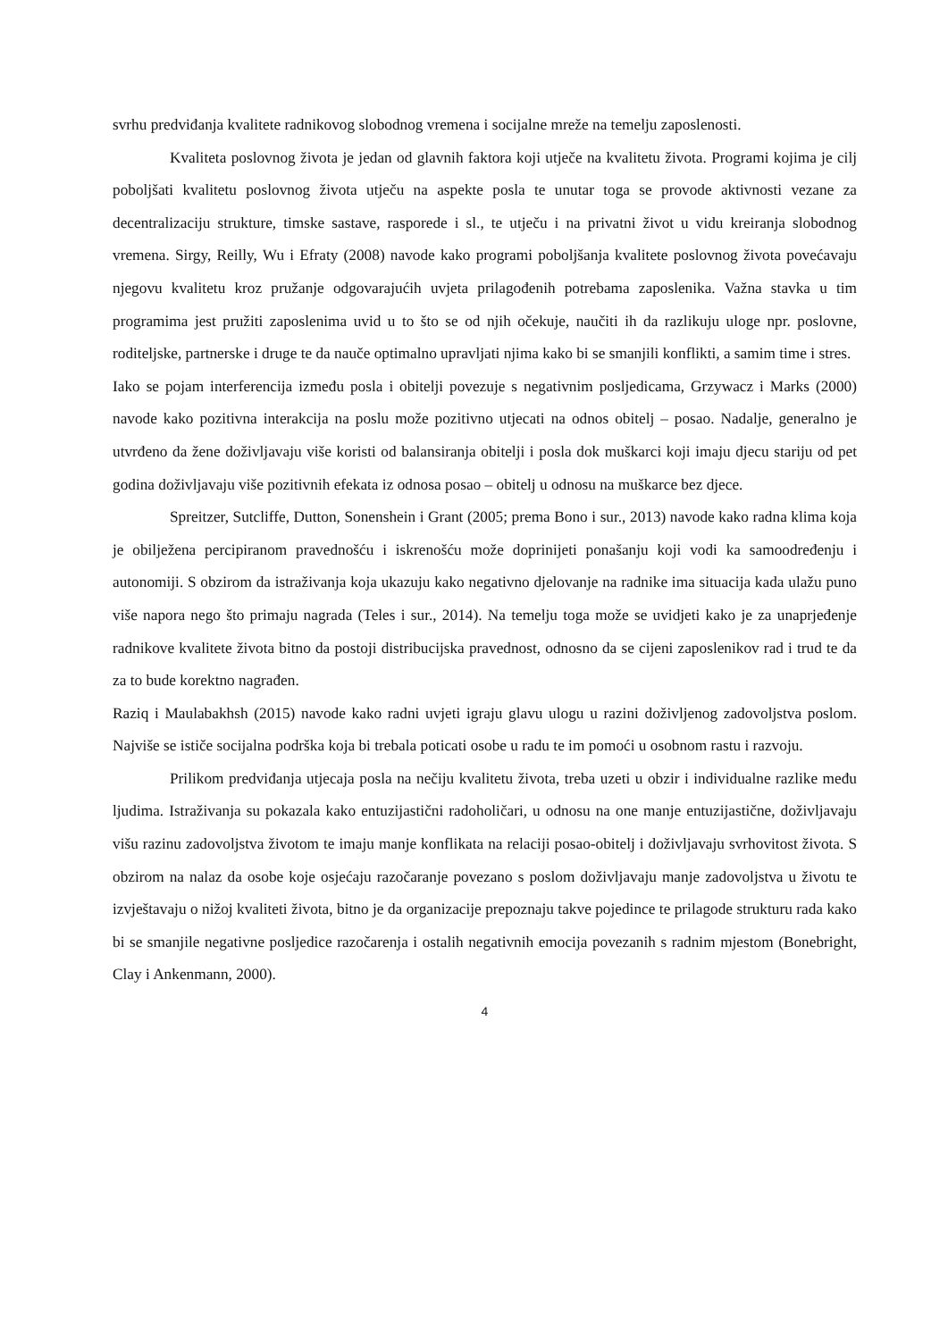svrhu predviđanja kvalitete radnikovog slobodnog vremena i socijalne mreže na temelju zaposlenosti.
Kvaliteta poslovnog života je jedan od glavnih faktora koji utječe na kvalitetu života. Programi kojima je cilj poboljšati kvalitetu poslovnog života utječu na aspekte posla te unutar toga se provode aktivnosti vezane za decentralizaciju strukture, timske sastave, rasporede i sl., te utječu i na privatni život u vidu kreiranja slobodnog vremena. Sirgy, Reilly, Wu i Efraty (2008) navode kako programi poboljšanja kvalitete poslovnog života povećavaju njegovu kvalitetu kroz pružanje odgovarajućih uvjeta prilagođenih potrebama zaposlenika. Važna stavka u tim programima jest pružiti zaposlenima uvid u to što se od njih očekuje, naučiti ih da razlikuju uloge npr. poslovne, roditeljske, partnerske i druge te da nauče optimalno upravljati njima kako bi se smanjili konflikti, a samim time i stres.
Iako se pojam interferencija između posla i obitelji povezuje s negativnim posljedicama, Grzywacz i Marks (2000) navode kako pozitivna interakcija na poslu može pozitivno utjecati na odnos obitelj – posao. Nadalje, generalno je utvrđeno da žene doživljavaju više koristi od balansiranja obitelji i posla dok muškarci koji imaju djecu stariju od pet godina doživljavaju više pozitivnih efekata iz odnosa posao – obitelj u odnosu na muškarce bez djece.
Spreitzer, Sutcliffe, Dutton, Sonenshein i Grant (2005; prema Bono i sur., 2013) navode kako radna klima koja je obilježena percipiranom pravednošću i iskrenošću može doprinijeti ponašanju koji vodi ka samoodređenju i autonomiji. S obzirom da istraživanja koja ukazuju kako negativno djelovanje na radnike ima situacija kada ulažu puno više napora nego što primaju nagrada (Teles i sur., 2014). Na temelju toga može se uvidjeti kako je za unaprjeđenje radnikove kvalitete života bitno da postoji distribucijska pravednost, odnosno da se cijeni zaposlenikov rad i trud te da za to bude korektno nagrađen.
Raziq i Maulabakhsh (2015) navode kako radni uvjeti igraju glavu ulogu u razini doživljenog zadovoljstva poslom. Najviše se ističe socijalna podrška koja bi trebala poticati osobe u radu te im pomoći u osobnom rastu i razvoju.
Prilikom predviđanja utjecaja posla na nečiju kvalitetu života, treba uzeti u obzir i individualne razlike među ljudima. Istraživanja su pokazala kako entuzijastični radoholičari, u odnosu na one manje entuzijastične, doživljavaju višu razinu zadovoljstva životom te imaju manje konflikata na relaciji posao-obitelj i doživljavaju svrhovitost života. S obzirom na nalaz da osobe koje osjećaju razočaranje povezano s poslom doživljavaju manje zadovoljstva u životu te izvještavaju o nižoj kvaliteti života, bitno je da organizacije prepoznaju takve pojedince te prilagode strukturu rada kako bi se smanjile negativne posljedice razočarenja i ostalih negativnih emocija povezanih s radnim mjestom (Bonebright, Clay i Ankenmann, 2000).
4